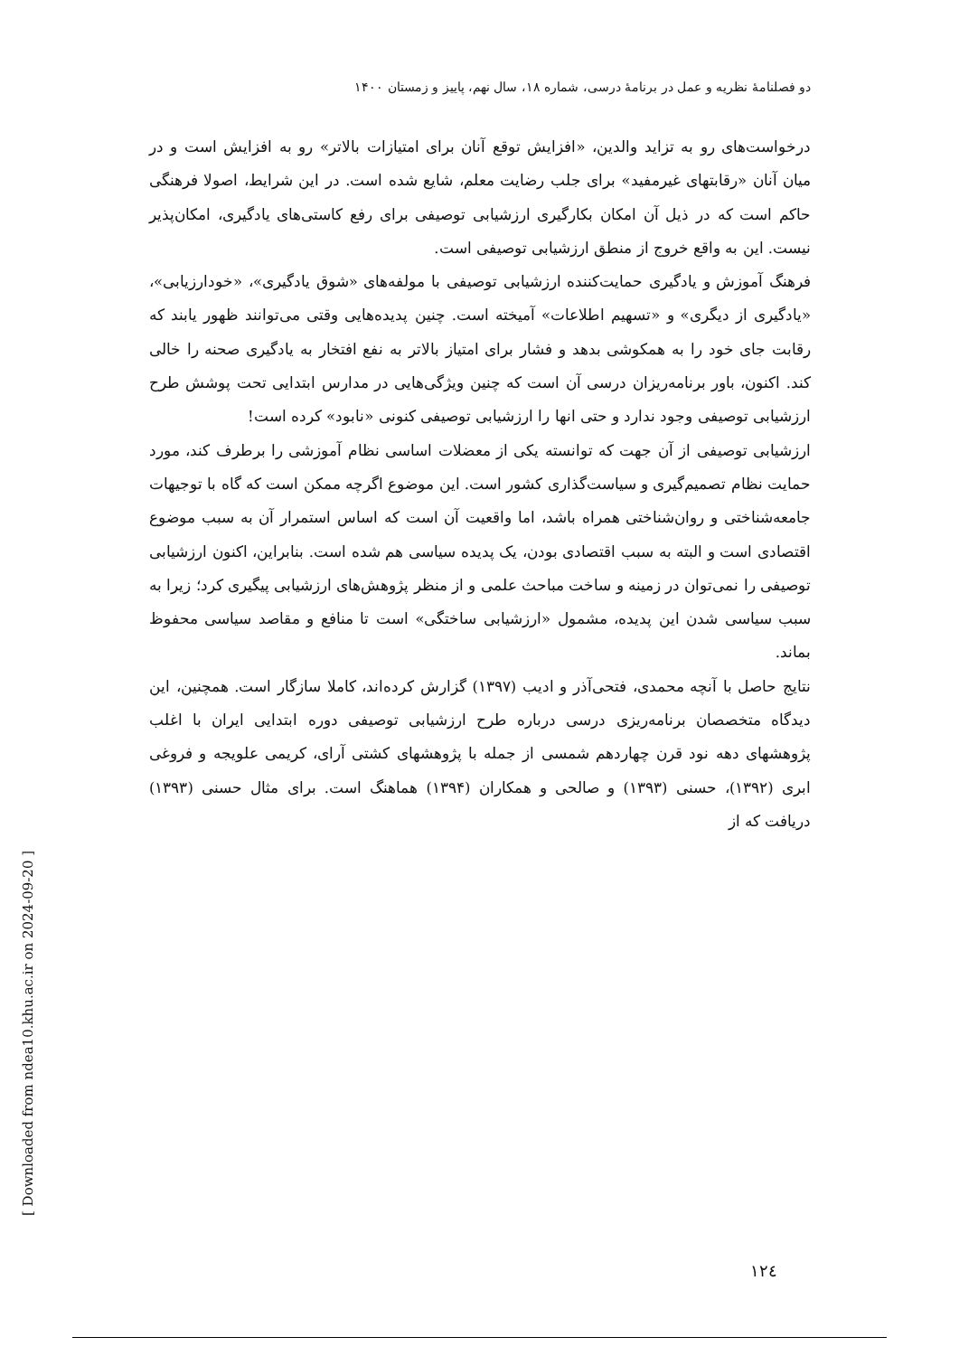دو فصلنامۀ نظریه و عمل در برنامۀ درسی، شماره ۱۸، سال نهم، پاییز و زمستان ۱۴۰۰
درخواست‌های رو به تزاید والدین، «افزایش توقع آنان برای امتیازات بالاتر» رو به افزایش است و در میان آنان «رقابتهای غیرمفید» برای جلب رضایت معلم، شایع شده است. در این شرایط، اصولا فرهنگی حاکم است که در ذیل آن امکان بکارگیری ارزشیابی توصیفی برای رفع کاستی‌های یادگیری، امکان‌پذیر نیست. این به واقع خروج از منطق ارزشیابی توصیفی است.
فرهنگ آموزش و یادگیری حمایت‌کننده ارزشیابی توصیفی با مولفه‌های «شوق یادگیری»، «خودارزیابی»، «یادگیری از دیگری» و «تسهیم اطلاعات» آمیخته است. چنین پدیده‌هایی وقتی می‌توانند ظهور یابند که رقابت جای خود را به همکوشی بدهد و فشار برای امتیاز بالاتر به نفع افتخار به یادگیری صحنه را خالی کند. اکنون، باور برنامه‌ریزان درسی آن است که چنین ویژگی‌هایی در مدارس ابتدایی تحت پوشش طرح ارزشیابی توصیفی وجود ندارد و حتی انها را ارزشیابی توصیفی کنونی «نابود» کرده است!
ارزشیابی توصیفی از آن جهت که توانسته یکی از معضلات اساسی نظام آموزشی را برطرف کند، مورد حمایت نظام تصمیم‌گیری و سیاست‌گذاری کشور است. این موضوع اگرچه ممکن است که گاه با توجیهات جامعه‌شناختی و روان‌شناختی همراه باشد، اما واقعیت آن است که اساس استمرار آن به سبب موضوع اقتصادی است و البته به سبب اقتصادی بودن، یک پدیده سیاسی هم شده است. بنابراین، اکنون ارزشیابی توصیفی را نمی‌توان در زمینه و ساخت مباحث علمی و از منظر پژوهش‌های ارزشیابی پیگیری کرد؛ زیرا به سبب سیاسی شدن این پدیده، مشمول «ارزشیابی ساختگی» است تا منافع و مقاصد سیاسی محفوظ بماند.
نتایج حاصل با آنچه محمدی، فتحی‌آذر و ادیب (۱۳۹۷) گزارش کرده‌اند، کاملا سازگار است. همچنین، این دیدگاه متخصصان برنامه‌ریزی درسی درباره طرح ارزشیابی توصیفی دوره ابتدایی ایران با اغلب پژوهشهای دهه نود قرن چهاردهم شمسی از جمله با پژوهشهای کشتی آرای، کریمی علویجه و فروغی ابری (۱۳۹۲)، حسنی (۱۳۹۳) و صالحی و همکاران (۱۳۹۴) هماهنگ است. برای مثال حسنی (۱۳۹۳) دریافت که از
۱۲٤
[ Downloaded from ndea10.khu.ac.ir on 2024-09-20 ]